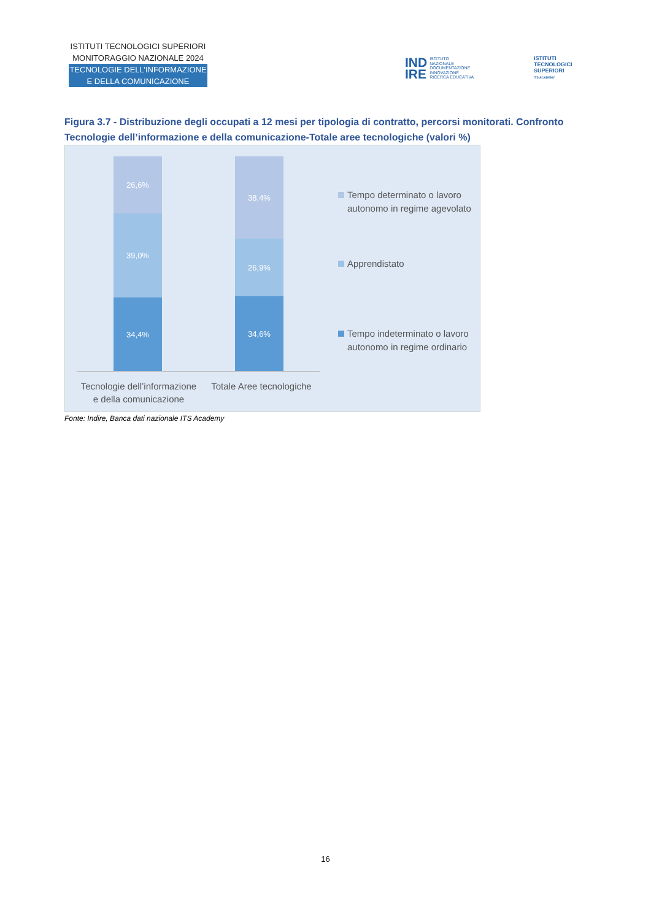ISTITUTI TECNOLOGICI SUPERIORI
MONITORAGGIO NAZIONALE 2024
TECNOLOGIE DELL’INFORMAZIONE
E DELLA COMUNICAZIONE
IND
IRE
ISTITUTO
NAZIONALE
DOCUMENTAZIONE
INNOVAZIONE
RICERCA EDUCATIVA
ISTITUTI
TECNOLOGICI
SUPERIORI
ITS ACADEMY
Figura 3.7 - Distribuzione degli occupati a 12 mesi per tipologia di contratto, percorsi monitorati. Confronto Tecnologie dell’informazione e della comunicazione-Totale aree tecnologiche (valori %)
26,6%
39,0%
34,4%
38,4%
26,9%
34,6%
Tecnologie dell’informazione
e della comunicazione
Totale Aree tecnologiche
Tempo determinato o lavoro
autonomo in regime agevolato
Apprendistato
Tempo indeterminato o lavoro
autonomo in regime ordinario
Fonte: Indire, Banca dati nazionale ITS Academy
16